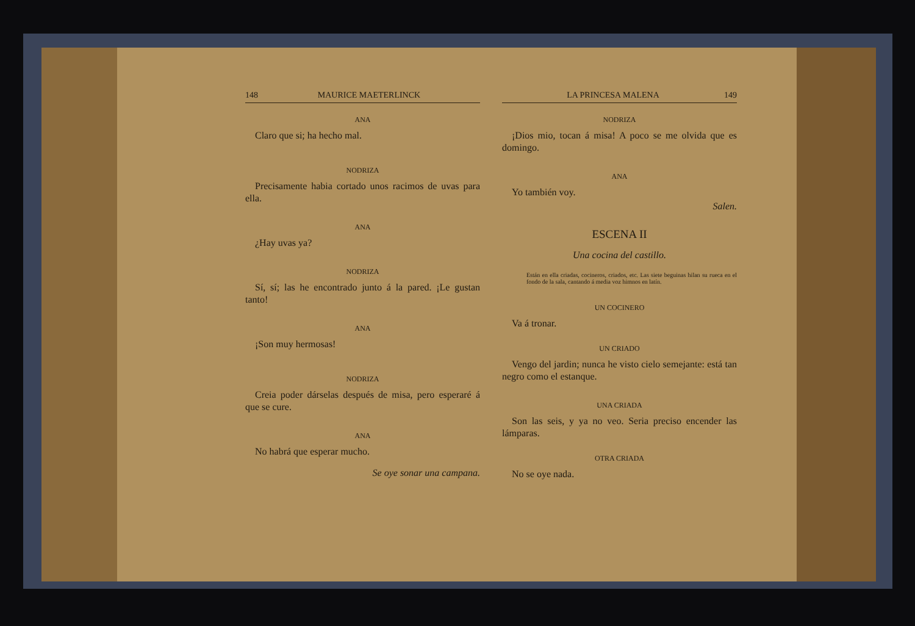148 MAURICE MAETERLINCK
ANA
Claro que si; ha hecho mal.
NODRIZA
Precisamente habia cortado unos racimos de uvas para ella.
ANA
¿Hay uvas ya?
NODRIZA
Sí, sí; las he encontrado junto á la pared. ¡Le gustan tanto!
ANA
¡Son muy hermosas!
NODRIZA
Creia poder dárselas después de misa, pero esperaré á que se cure.
ANA
No habrá que esperar mucho.
Se oye sonar una campana.
LA PRINCESA MALENA 149
NODRIZA
¡Dios mio, tocan á misa! A poco se me olvida que es domingo.
ANA
Yo también voy.
Salen.
ESCENA II
Una cocina del castillo.
Están en ella criadas, cocineros, criados, etc. Las siete beguinas hilan su rueca en el fondo de la sala, cantando á media voz himnos en latín.
UN COCINERO
Va á tronar.
UN CRIADO
Vengo del jardin; nunca he visto cielo semejante: está tan negro como el estanque.
UNA CRIADA
Son las seis, y ya no veo. Seria preciso encender las lámparas.
OTRA CRIADA
No se oye nada.